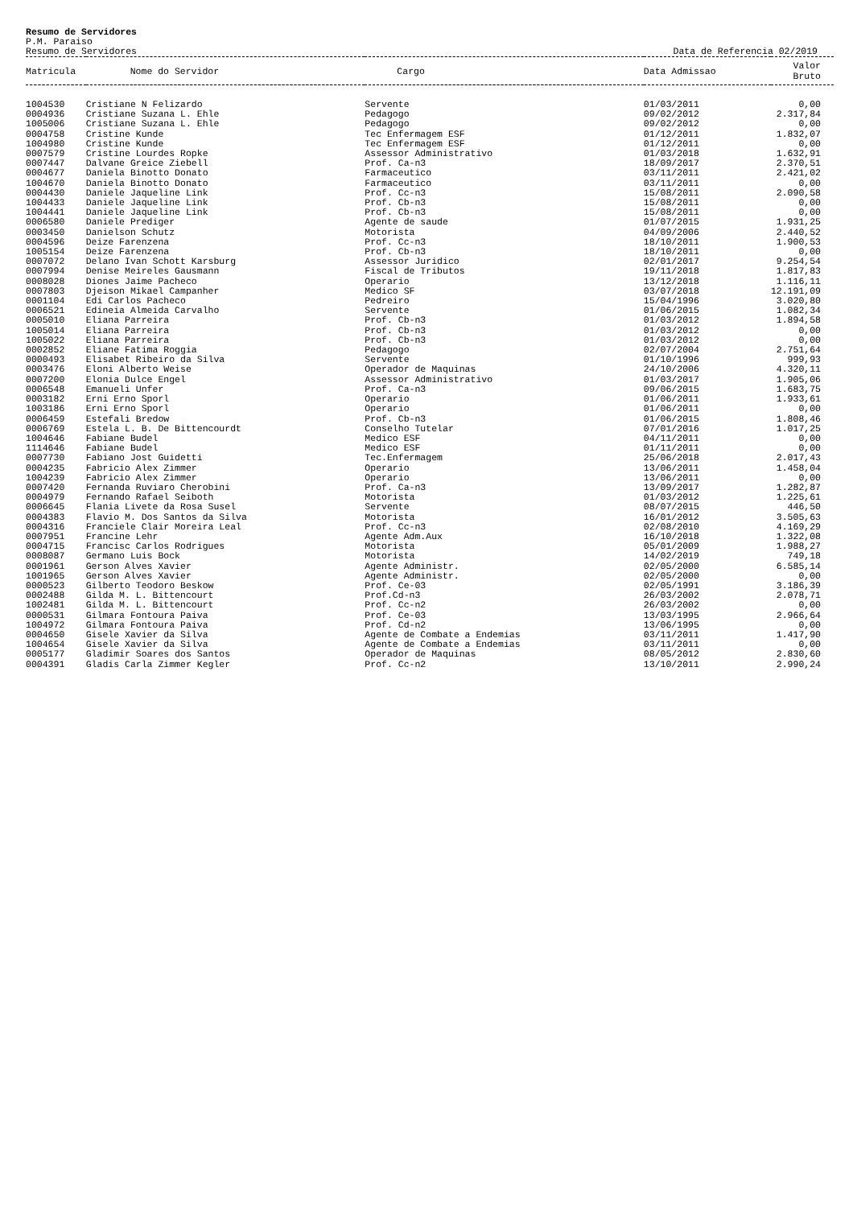Resumo de Servidores
P.M. Paraiso
Resumo de Servidores Data de Referencia 02/2019
| Matricula | Nome do Servidor | Cargo | Data Admissao | Valor Bruto |
| --- | --- | --- | --- | --- |
| 1004530 | Cristiane N Felizardo | Servente | 01/03/2011 | 0,00 |
| 0004936 | Cristiane Suzana L. Ehle | Pedagogo | 09/02/2012 | 2.317,84 |
| 1005006 | Cristiane Suzana L. Ehle | Pedagogo | 09/02/2012 | 0,00 |
| 0004758 | Cristine Kunde | Tec Enfermagem ESF | 01/12/2011 | 1.832,07 |
| 1004980 | Cristine Kunde | Tec Enfermagem ESF | 01/12/2011 | 0,00 |
| 0007579 | Cristine Lourdes Ropke | Assessor Administrativo | 01/03/2018 | 1.632,91 |
| 0007447 | Dalvane Greice Ziebell | Prof. Ca-n3 | 18/09/2017 | 2.370,51 |
| 0004677 | Daniela Binotto Donato | Farmaceutico | 03/11/2011 | 2.421,02 |
| 1004670 | Daniela Binotto Donato | Farmaceutico | 03/11/2011 | 0,00 |
| 0004430 | Daniele Jaqueline Link | Prof. Cc-n3 | 15/08/2011 | 2.090,58 |
| 1004433 | Daniele Jaqueline Link | Prof. Cb-n3 | 15/08/2011 | 0,00 |
| 1004441 | Daniele Jaqueline Link | Prof. Cb-n3 | 15/08/2011 | 0,00 |
| 0006580 | Daniele Prediger | Agente de saude | 01/07/2015 | 1.931,25 |
| 0003450 | Danielson Schutz | Motorista | 04/09/2006 | 2.440,52 |
| 0004596 | Deize Farenzena | Prof. Cc-n3 | 18/10/2011 | 1.900,53 |
| 1005154 | Deize Farenzena | Prof. Cb-n3 | 18/10/2011 | 0,00 |
| 0007072 | Delano Ivan Schott Karsburg | Assessor Juridico | 02/01/2017 | 9.254,54 |
| 0007994 | Denise Meireles Gausmann | Fiscal de Tributos | 19/11/2018 | 1.817,83 |
| 0008028 | Diones Jaime Pacheco | Operario | 13/12/2018 | 1.116,11 |
| 0007803 | Djeison Mikael Campanher | Medico SF | 03/07/2018 | 12.191,09 |
| 0001104 | Edi Carlos Pacheco | Pedreiro | 15/04/1996 | 3.020,80 |
| 0006521 | Edineia Almeida Carvalho | Servente | 01/06/2015 | 1.082,34 |
| 0005010 | Eliana Parreira | Prof. Cb-n3 | 01/03/2012 | 1.894,58 |
| 1005014 | Eliana Parreira | Prof. Cb-n3 | 01/03/2012 | 0,00 |
| 1005022 | Eliana Parreira | Prof. Cb-n3 | 01/03/2012 | 0,00 |
| 0002852 | Eliane Fatima Roggia | Pedagogo | 02/07/2004 | 2.751,64 |
| 0000493 | Elisabet Ribeiro da Silva | Servente | 01/10/1996 | 999,93 |
| 0003476 | Eloni Alberto Weise | Operador de Maquinas | 24/10/2006 | 4.320,11 |
| 0007200 | Elonia Dulce Engel | Assessor Administrativo | 01/03/2017 | 1.905,06 |
| 0006548 | Emanueli Unfer | Prof. Ca-n3 | 09/06/2015 | 1.683,75 |
| 0003182 | Erni Erno Sporl | Operario | 01/06/2011 | 1.933,61 |
| 1003186 | Erni Erno Sporl | Operario | 01/06/2011 | 0,00 |
| 0006459 | Estefali Bredow | Prof. Cb-n3 | 01/06/2015 | 1.808,46 |
| 0006769 | Estela L. B. De Bittencourdt | Conselho Tutelar | 07/01/2016 | 1.017,25 |
| 1004646 | Fabiane Budel | Medico ESF | 04/11/2011 | 0,00 |
| 1114646 | Fabiane Budel | Medico ESF | 01/11/2011 | 0,00 |
| 0007730 | Fabiano Jost Guidetti | Tec.Enfermagem | 25/06/2018 | 2.017,43 |
| 0004235 | Fabricio Alex Zimmer | Operario | 13/06/2011 | 1.458,04 |
| 1004239 | Fabricio Alex Zimmer | Operario | 13/06/2011 | 0,00 |
| 0007420 | Fernanda Ruviaro Cherobini | Prof. Ca-n3 | 13/09/2017 | 1.282,87 |
| 0004979 | Fernando Rafael Seiboth | Motorista | 01/03/2012 | 1.225,61 |
| 0006645 | Flania Livete da Rosa Susel | Servente | 08/07/2015 | 446,50 |
| 0004383 | Flavio M. Dos Santos da Silva | Motorista | 16/01/2012 | 3.505,63 |
| 0004316 | Franciele Clair Moreira Leal | Prof. Cc-n3 | 02/08/2010 | 4.169,29 |
| 0007951 | Francine Lehr | Agente Adm.Aux | 16/10/2018 | 1.322,08 |
| 0004715 | Francisc Carlos Rodrigues | Motorista | 05/01/2009 | 1.988,27 |
| 0008087 | Germano Luis Bock | Motorista | 14/02/2019 | 749,18 |
| 0001961 | Gerson Alves Xavier | Agente Administr. | 02/05/2000 | 6.585,14 |
| 1001965 | Gerson Alves Xavier | Agente Administr. | 02/05/2000 | 0,00 |
| 0000523 | Gilberto Teodoro Beskow | Prof. Ce-03 | 02/05/1991 | 3.186,39 |
| 0002488 | Gilda M. L. Bittencourt | Prof.Cd-n3 | 26/03/2002 | 2.078,71 |
| 1002481 | Gilda M. L. Bittencourt | Prof. Cc-n2 | 26/03/2002 | 0,00 |
| 0000531 | Gilmara Fontoura Paiva | Prof. Ce-03 | 13/03/1995 | 2.966,64 |
| 1004972 | Gilmara Fontoura Paiva | Prof. Cd-n2 | 13/06/1995 | 0,00 |
| 0004650 | Gisele Xavier da Silva | Agente de Combate a Endemias | 03/11/2011 | 1.417,90 |
| 1004654 | Gisele Xavier da Silva | Agente de Combate a Endemias | 03/11/2011 | 0,00 |
| 0005177 | Gladimir Soares dos Santos | Operador de Maquinas | 08/05/2012 | 2.830,60 |
| 0004391 | Gladis Carla Zimmer Kegler | Prof. Cc-n2 | 13/10/2011 | 2.990,24 |